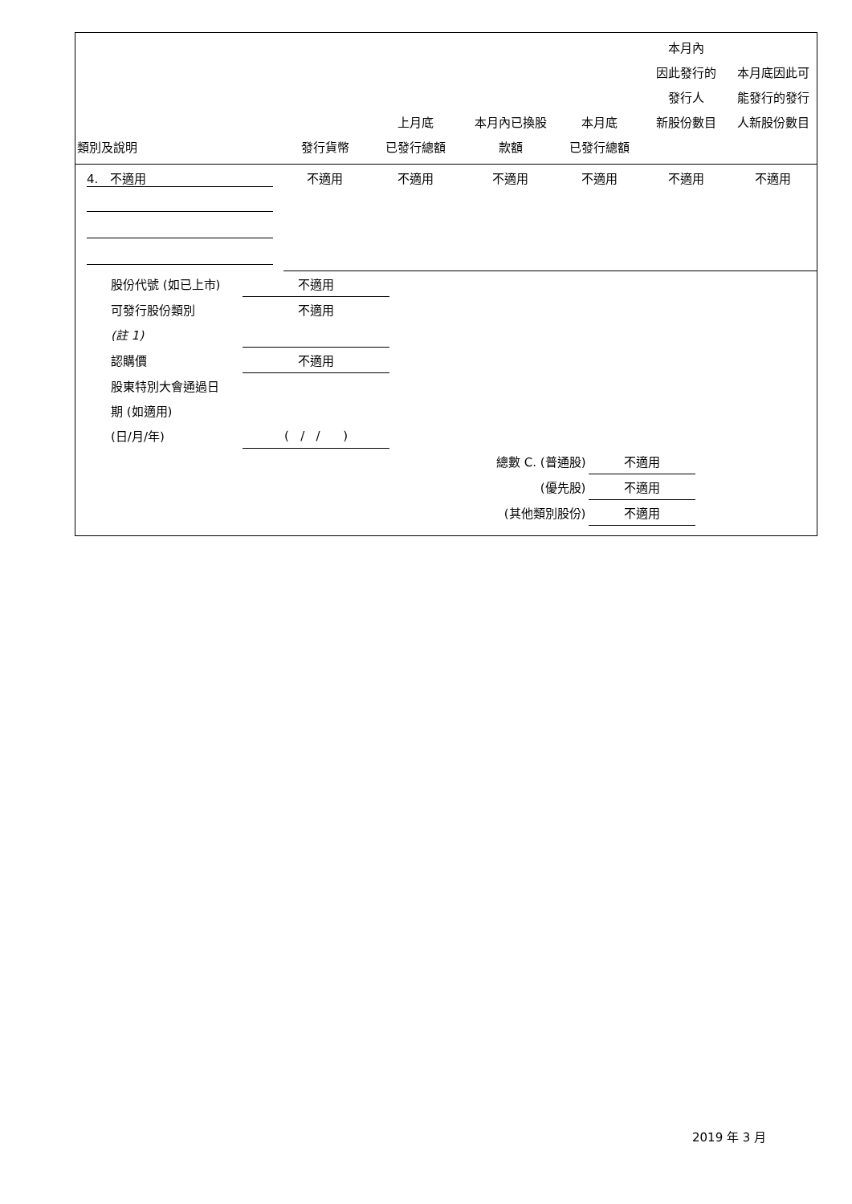| 類別及說明 | 發行貨幣 | 上月底 已發行總額 | 本月內已換股 款額 | 本月底 已發行總額 | 本月內 因此發行的 發行人 新股份數目 | 本月底因此可 能發行的發行 人新股份數目 |
| 4. 不適用 | 不適用 | 不適用 | 不適用 | 不適用 | 不適用 | 不適用 |
| 股份代號 (如已上市) | 不適用 |
| 可發行股份類別 | 不適用 |
| (註 1) | |
| 認購價 | 不適用 |
| 股東特別大會通過日 | |
| 期 (如適用) | |
| (日/月/年) | ( / / ) |
| 總數 C. (普通股) | 不適用 |
| (優先股) | 不適用 |
| (其他類別股份) | 不適用 |
2019 年 3 月